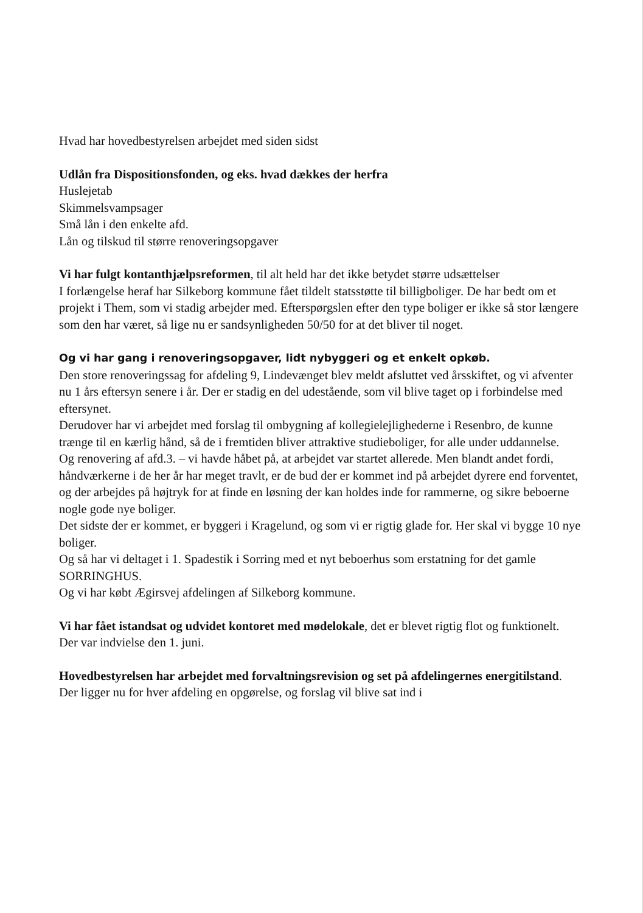Hvad har hovedbestyrelsen arbejdet med siden sidst
Udlån fra Dispositionsfonden, og eks. hvad dækkes der herfra
Huslejetab
Skimmelsvampsager
Små lån i den enkelte afd.
Lån og tilskud til større renoveringsopgaver
Vi har fulgt kontanthjælpsreformen, til alt held har det ikke betydet større udsættelser
I forlængelse heraf har Silkeborg kommune fået tildelt statsstøtte til billigboliger. De har bedt om et projekt i Them, som vi stadig arbejder med. Efterspørgslen efter den type boliger er ikke så stor længere som den har været, så lige nu er sandsynligheden 50/50 for at det bliver til noget.
Og vi har gang i renoveringsopgaver, lidt nybyggeri og et enkelt opkøb.
Den store renoveringssag for afdeling 9, Lindevænget blev meldt afsluttet ved årsskiftet, og vi afventer nu 1 års eftersyn senere i år. Der er stadig en del udestående, som vil blive taget op i forbindelse med eftersynet.
Derudover har vi arbejdet med forslag til ombygning af kollegielejlighederne i Resenbro, de kunne trænge til en kærlig hånd, så de i fremtiden bliver attraktive studieboliger, for alle under uddannelse.
Og renovering af afd.3. – vi havde håbet på, at arbejdet var startet allerede. Men blandt andet fordi, håndværkerne i de her år har meget travlt, er de bud der er kommet ind på arbejdet dyrere end forventet, og der arbejdes på højtryk for at finde en løsning der kan holdes inde for rammerne, og sikre beboerne nogle gode nye boliger.
Det sidste der er kommet, er byggeri i Kragelund, og som vi er rigtig glade for. Her skal vi bygge 10 nye boliger.
Og så har vi deltaget i 1. Spadestik i Sorring med et nyt beboerhus som erstatning for det gamle SORRINGHUS.
Og vi har købt Ægirsvej afdelingen af Silkeborg kommune.
Vi har fået istandsat og udvidet kontoret med mødelokale, det er blevet rigtig flot og funktionelt. Der var indvielse den 1. juni.
Hovedbestyrelsen har arbejdet med forvaltningsrevision og set på afdelingernes energitilstand. Der ligger nu for hver afdeling en opgørelse, og forslag vil blive sat ind i